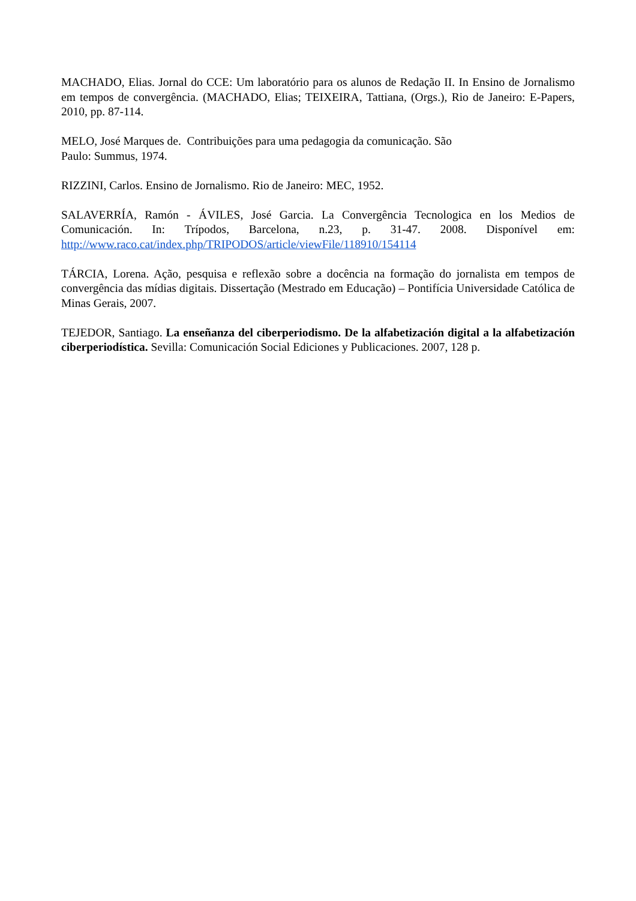MACHADO, Elias. Jornal do CCE: Um laboratório para os alunos de Redação II. In Ensino de Jornalismo em tempos de convergência. (MACHADO, Elias; TEIXEIRA, Tattiana, (Orgs.), Rio de Janeiro: E-Papers, 2010, pp. 87-114.
MELO, José Marques de. Contribuições para uma pedagogia da comunicação. São
Paulo: Summus, 1974.
RIZZINI, Carlos. Ensino de Jornalismo. Rio de Janeiro: MEC, 1952.
SALAVERRÍA, Ramón - ÁVILES, José Garcia. La Convergência Tecnologica en los Medios de Comunicación. In: Trípodos, Barcelona, n.23, p. 31-47. 2008. Disponível em: http://www.raco.cat/index.php/TRIPODOS/article/viewFile/118910/154114
TÁRCIA, Lorena. Ação, pesquisa e reflexão sobre a docência na formação do jornalista em tempos de convergência das mídias digitais. Dissertação (Mestrado em Educação) – Pontifícia Universidade Católica de Minas Gerais, 2007.
TEJEDOR, Santiago. La enseñanza del ciberperiodismo. De la alfabetización digital a la alfabetización ciberperiodística. Sevilla: Comunicación Social Ediciones y Publicaciones. 2007, 128 p.